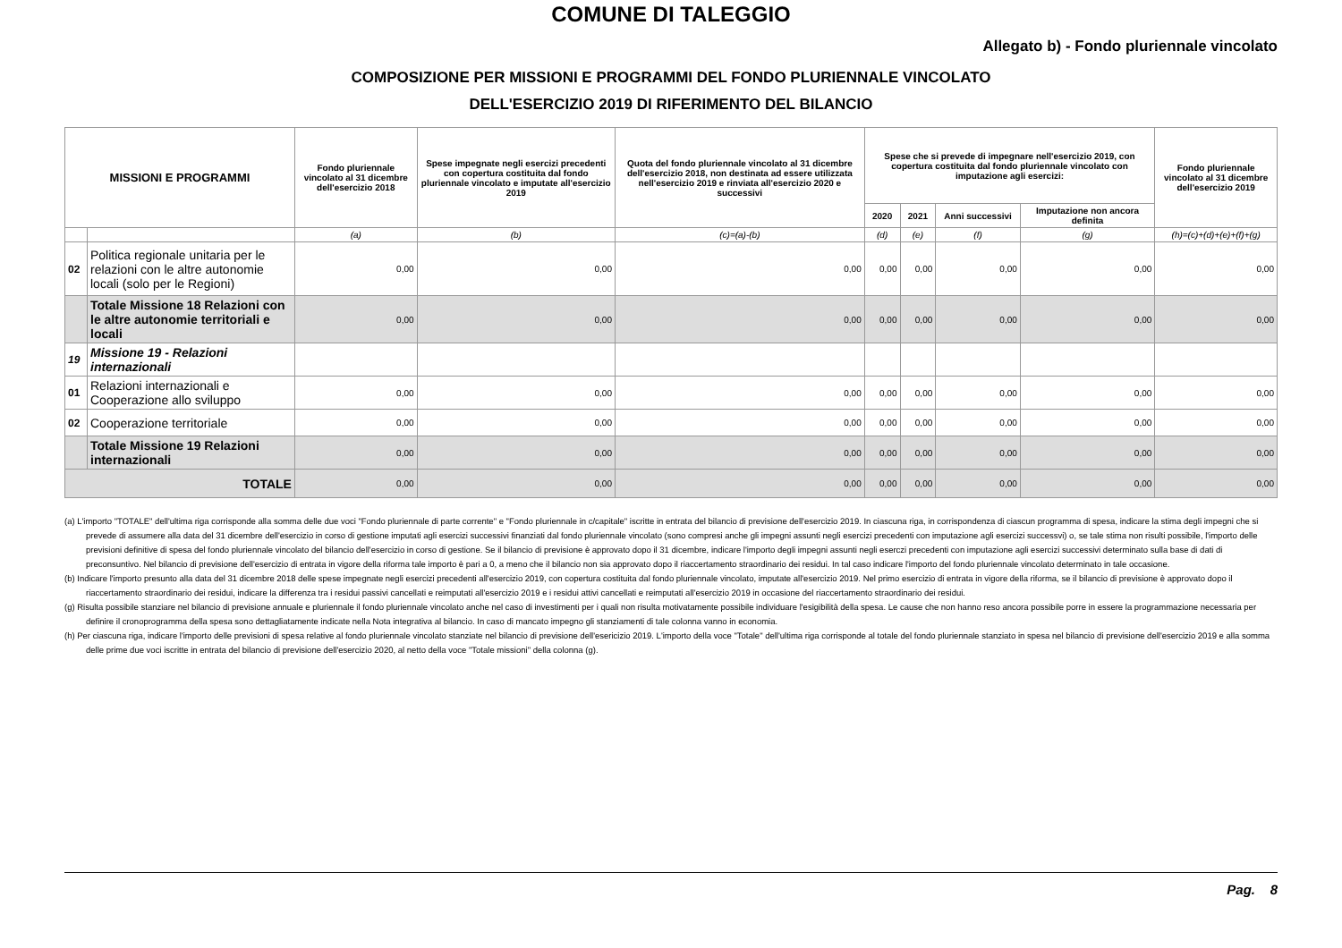COMUNE DI TALEGGIO
Allegato b) - Fondo pluriennale vincolato
COMPOSIZIONE PER MISSIONI E PROGRAMMI DEL FONDO PLURIENNALE VINCOLATO
DELL'ESERCIZIO 2019 DI RIFERIMENTO DEL BILANCIO
| MISSIONI E PROGRAMMI | | Fondo pluriennale vincolato al 31 dicembre dell'esercizio 2018 | Spese impegnate negli esercizi precedenti con copertura costituita dal fondo pluriennale vincolato e imputate all'esercizio 2019 | Quota del fondo pluriennale vincolato al 31 dicembre dell'esercizio 2018, non destinata ad essere utilizzata nell'esercizio 2019 e rinviata all'esercizio 2020 e successivi | Spese che si prevede di impegnare nell'esercizio 2019, con copertura costituita dal fondo pluriennale vincolato con imputazione agli esercizi: | | | | Fondo pluriennale vincolato al 31 dicembre dell'esercizio 2019 |
| --- | --- | --- | --- | --- | --- | --- | --- | --- | --- |
| | | | | | 2020 | 2021 | Anni successivi | Imputazione non ancora definita | |
| | | (a) | (b) | (c)=(a)-(b) | (d) | (e) | (f) | (g) | (h)=(c)+(d)+(e)+(f)+(g) |
| 02 | Politica regionale unitaria per le relazioni con le altre autonomie locali (solo per le Regioni) | 0,00 | 0,00 | 0,00 | 0,00 | 0,00 | 0,00 | 0,00 | 0,00 |
| | Totale Missione 18 Relazioni con le altre autonomie territoriali e locali | 0,00 | 0,00 | 0,00 | 0,00 | 0,00 | 0,00 | 0,00 | 0,00 |
| 19 | Missione 19 - Relazioni internazionali | | | | | | | | |
| 01 | Relazioni internazionali e Cooperazione allo sviluppo | 0,00 | 0,00 | 0,00 | 0,00 | 0,00 | 0,00 | 0,00 | 0,00 |
| 02 | Cooperazione territoriale | 0,00 | 0,00 | 0,00 | 0,00 | 0,00 | 0,00 | 0,00 | 0,00 |
| | Totale Missione 19 Relazioni internazionali | 0,00 | 0,00 | 0,00 | 0,00 | 0,00 | 0,00 | 0,00 | 0,00 |
| TOTALE | | 0,00 | 0,00 | 0,00 | 0,00 | 0,00 | 0,00 | 0,00 | 0,00 |
(a) L'importo "TOTALE" dell'ultima riga corrisponde alla somma delle due voci "Fondo pluriennale di parte corrente" e "Fondo pluriennale in c/capitale" iscritte in entrata del bilancio di previsione dell'esercizio 2019. In ciascuna riga, in corrispondenza di ciascun programma di spesa, indicare la stima degli impegni che si prevede di assumere alla data del 31 dicembre dell'esercizio in corso di gestione imputati agli esercizi successivi finanziati dal fondo pluriennale vincolato (sono compresi anche gli impegni assunti negli esercizi precedenti con imputazione agli esercizi successvi) o, se tale stima non risulti possibile, l'importo delle previsioni definitive di spesa del fondo pluriennale vincolato del bilancio dell'esercizio in corso di gestione. Se il bilancio di previsione è approvato dopo il 31 dicembre, indicare l'importo degli impegni assunti negli eserczi precedenti con imputazione agli esercizi successivi determinato sulla base di dati di preconsuntivo. Nel bilancio di previsione dell'esercizio di entrata in vigore della riforma tale importo è pari a 0, a meno che il bilancio non sia approvato dopo il riaccertamento straordinario dei residui. In tal caso indicare l'importo del fondo pluriennale vincolato determinato in tale occasione.
(b) Indicare l'importo presunto alla data del 31 dicembre 2018 delle spese impegnate negli esercizi precedenti all'esercizio 2019, con copertura costituita dal fondo pluriennale vincolato, imputate all'esercizio 2019. Nel primo esercizio di entrata in vigore della riforma, se il bilancio di previsione è approvato dopo il riaccertamento straordinario dei residui, indicare la differenza tra i residui passivi cancellati e reimputati all'esercizio 2019 e i residui attivi cancellati e reimputati all'esercizio 2019 in occasione del riaccertamento straordinario dei residui.
(g) Risulta possibile stanziare nel bilancio di previsione annuale e pluriennale il fondo pluriennale vincolato anche nel caso di investimenti per i quali non risulta motivatamente possibile individuare l'esigibilità della spesa. Le cause che non hanno reso ancora possibile porre in essere la programmazione necessaria per definire il cronoprogramma della spesa sono dettagliatamente indicate nella Nota integrativa al bilancio. In caso di mancato impegno gli stanziamenti di tale colonna vanno in economia.
(h) Per ciascuna riga, indicare l'importo delle previsioni di spesa relative al fondo pluriennale vincolato stanziate nel bilancio di previsione dell'esericizio 2019. L'importo della voce "Totale" dell'ultima riga corrisponde al totale del fondo pluriennale stanziato in spesa nel bilancio di previsione dell'esercizio 2019 e alla somma delle prime due voci iscritte in entrata del bilancio di previsione dell'esercizio 2020, al netto della voce "Totale missioni" della colonna (g).
Pag. 8